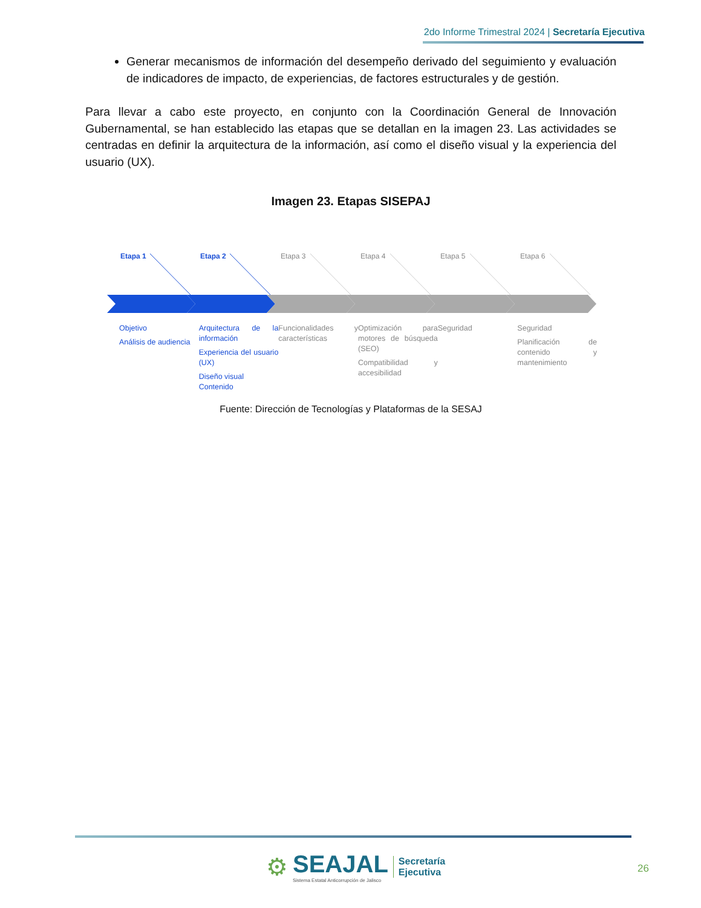2do Informe Trimestral 2024 | Secretaría Ejecutiva
Generar mecanismos de información del desempeño derivado del seguimiento y evaluación de indicadores de impacto, de experiencias, de factores estructurales y de gestión.
Para llevar a cabo este proyecto, en conjunto con la Coordinación General de Innovación Gubernamental, se han establecido las etapas que se detallan en la imagen 23. Las actividades se centradas en definir la arquitectura de la información, así como el diseño visual y la experiencia del usuario (UX).
Imagen 23. Etapas SISEPAJ
Etapa 1
Etapa 2
Etapa 3
Etapa 4
Etapa 5
Etapa 6
Objetivo
Análisis de audiencia
Arquitectura de la información
Experiencia del usuario (UX)
Diseño visual
Contenido
Funcionalidades y características
Optimización para motores de búsqueda (SEO)
Compatibilidad y accesibilidad
Seguridad Seguridad
Planificación de contenido y mantenimiento
Fuente: Dirección de Tecnologías y Plataformas de la SESAJ
⚙
SEAJAL
Sistema Estatal Anticorrupción de Jalisco
Secretaría
Ejecutiva
26